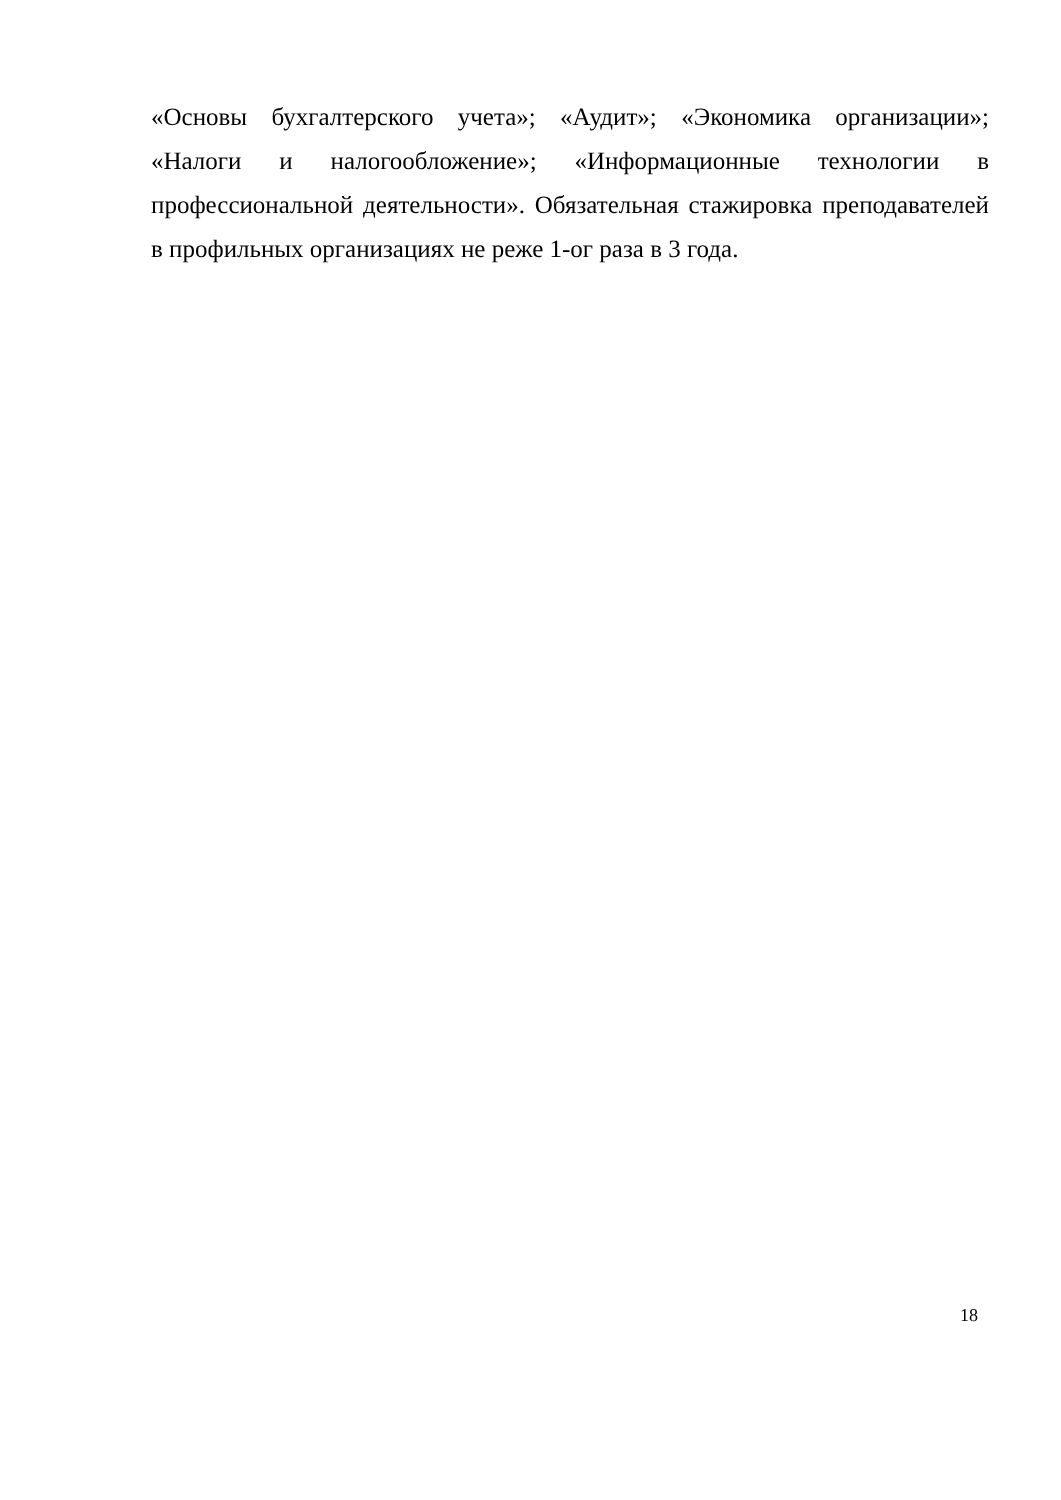«Основы бухгалтерского учета»; «Аудит»; «Экономика организации»; «Налоги и налогообложение»; «Информационные технологии в профессиональной деятельности». Обязательная стажировка преподавателей в профильных организациях не реже 1-ог раза в 3 года.
18